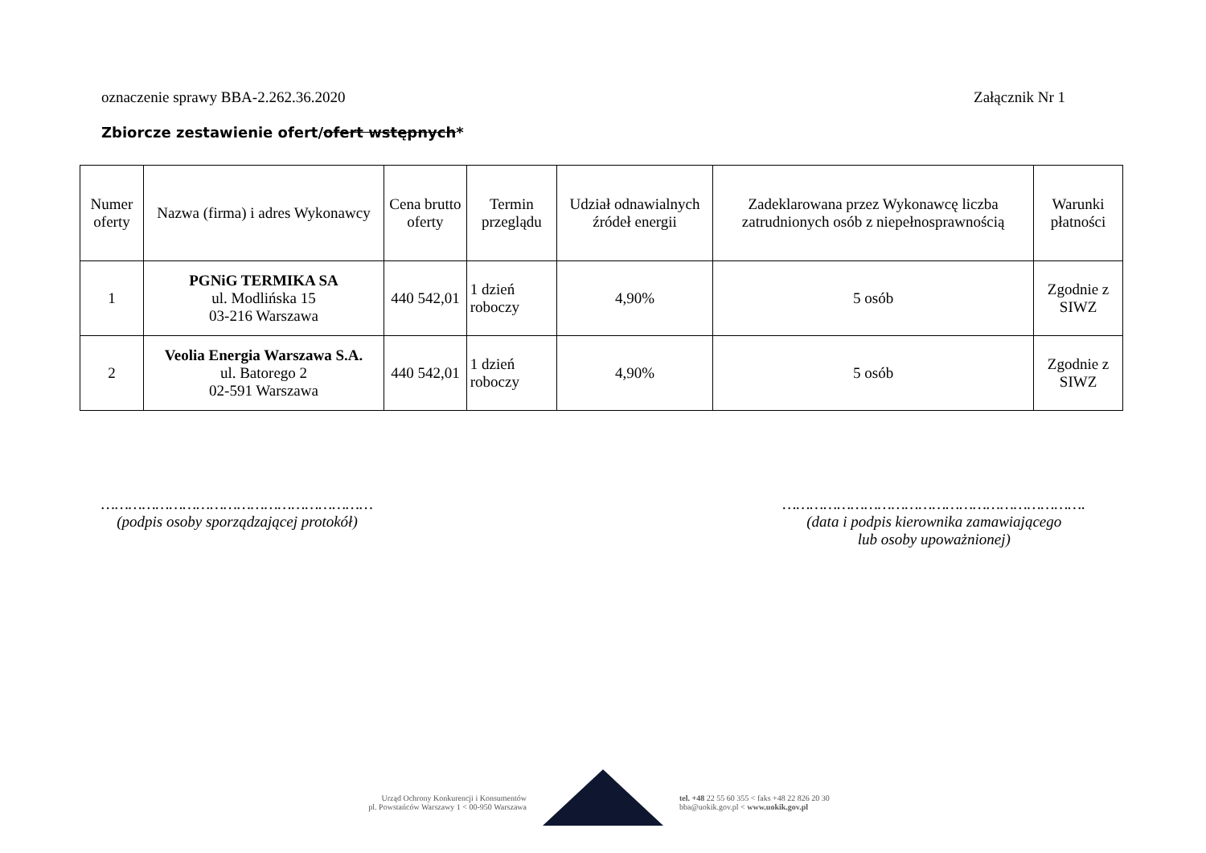oznaczenie sprawy BBA-2.262.36.2020 Załącznik Nr 1
Zbiorcze zestawienie ofert/ofert wstępnych*
| Numer oferty | Nazwa (firma) i adres Wykonawcy | Cena brutto oferty | Termin przeglądu | Udział odnawialnych źródeł energii | Zadeklarowana przez Wykonawcę liczba zatrudnionych osób z niepełnosprawnością | Warunki płatności |
| --- | --- | --- | --- | --- | --- | --- |
| 1 | PGNiG TERMIKA SA ul. Modlińska 15 03-216 Warszawa | 440 542,01 | 1 dzień roboczy | 4,90% | 5 osób | Zgodnie z SIWZ |
| 2 | Veolia Energia Warszawa S.A. ul. Batorego 2 02-591 Warszawa | 440 542,01 | 1 dzień roboczy | 4,90% | 5 osób | Zgodnie z SIWZ |
……………………………………………………
(podpis osoby sporządzającej protokół)
………………………………………………………….
(data i podpis kierownika zamawiającego
lub osoby upoważnionej)
Urząd Ochrony Konkurencji i Konsumentów
pl. Powstańców Warszawy 1 < 00-950 Warszawa
tel. +48 22 55 60 355 < faks +48 22 826 20 30
bba@uokik.gov.pl < www.uokik.gov.pl